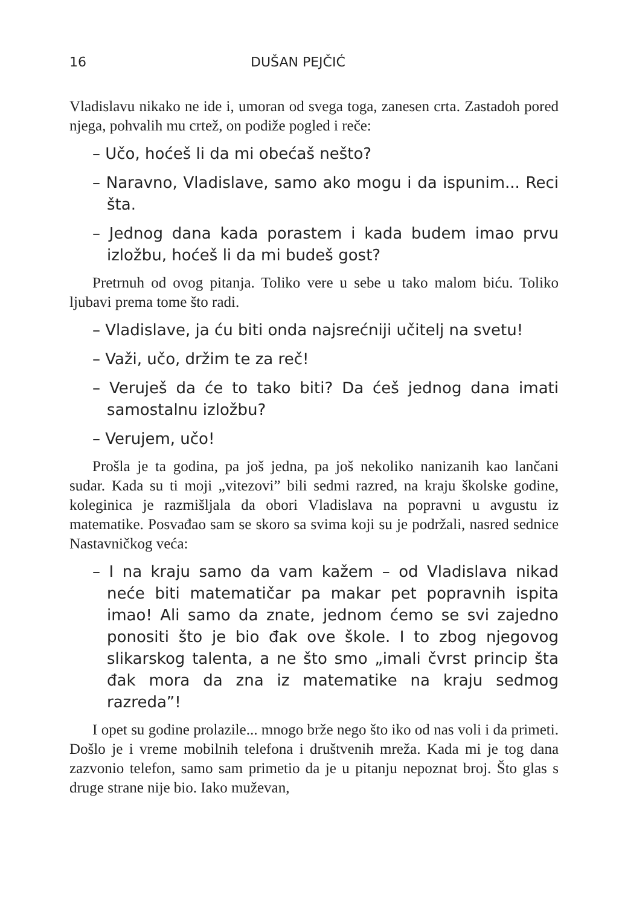16 DUŠAN PEJČIĆ
Vladislavu nikako ne ide i, umoran od svega toga, zanesen crta. Zastadoh pored njega, pohvalih mu crtež, on podiže pogled i reče:
– Učo, hoćeš li da mi obećaš nešto?
– Naravno, Vladislave, samo ako mogu i da ispunim... Reci šta.
– Jednog dana kada porastem i kada budem imao prvu izložbu, hoćeš li da mi budeš gost?
Pretrnuh od ovog pitanja. Toliko vere u sebe u tako malom biću. Toliko ljubavi prema tome što radi.
– Vladislave, ja ću biti onda najsrećniji učitelj na svetu!
– Važi, učo, držim te za reč!
– Veruješ da će to tako biti? Da ćeš jednog dana imati samostalnu izložbu?
– Verujem, učo!
Prošla je ta godina, pa još jedna, pa još nekoliko nanizanih kao lančani sudar. Kada su ti moji „vitezovi” bili sedmi razred, na kraju školske godine, koleginica je razmišljala da obori Vladislava na popravni u avgustu iz matematike. Posvađao sam se skoro sa svima koji su je podržali, nasred sednice Nastavničkog veća:
– I na kraju samo da vam kažem – od Vladislava nikad neće biti matematičar pa makar pet popravnih ispita imao! Ali samo da znate, jednom ćemo se svi zajedno ponositi što je bio đak ove škole. I to zbog njegovog slikarskog talenta, a ne što smo „imali čvrst princip šta đak mora da zna iz matematike na kraju sedmog razreda”!
I opet su godine prolazile... mnogo brže nego što iko od nas voli i da primeti. Došlo je i vreme mobilnih telefona i društvenih mreža. Kada mi je tog dana zazvonio telefon, samo sam primetio da je u pitanju nepoznat broj. Što glas s druge strane nije bio. Iako muževan,